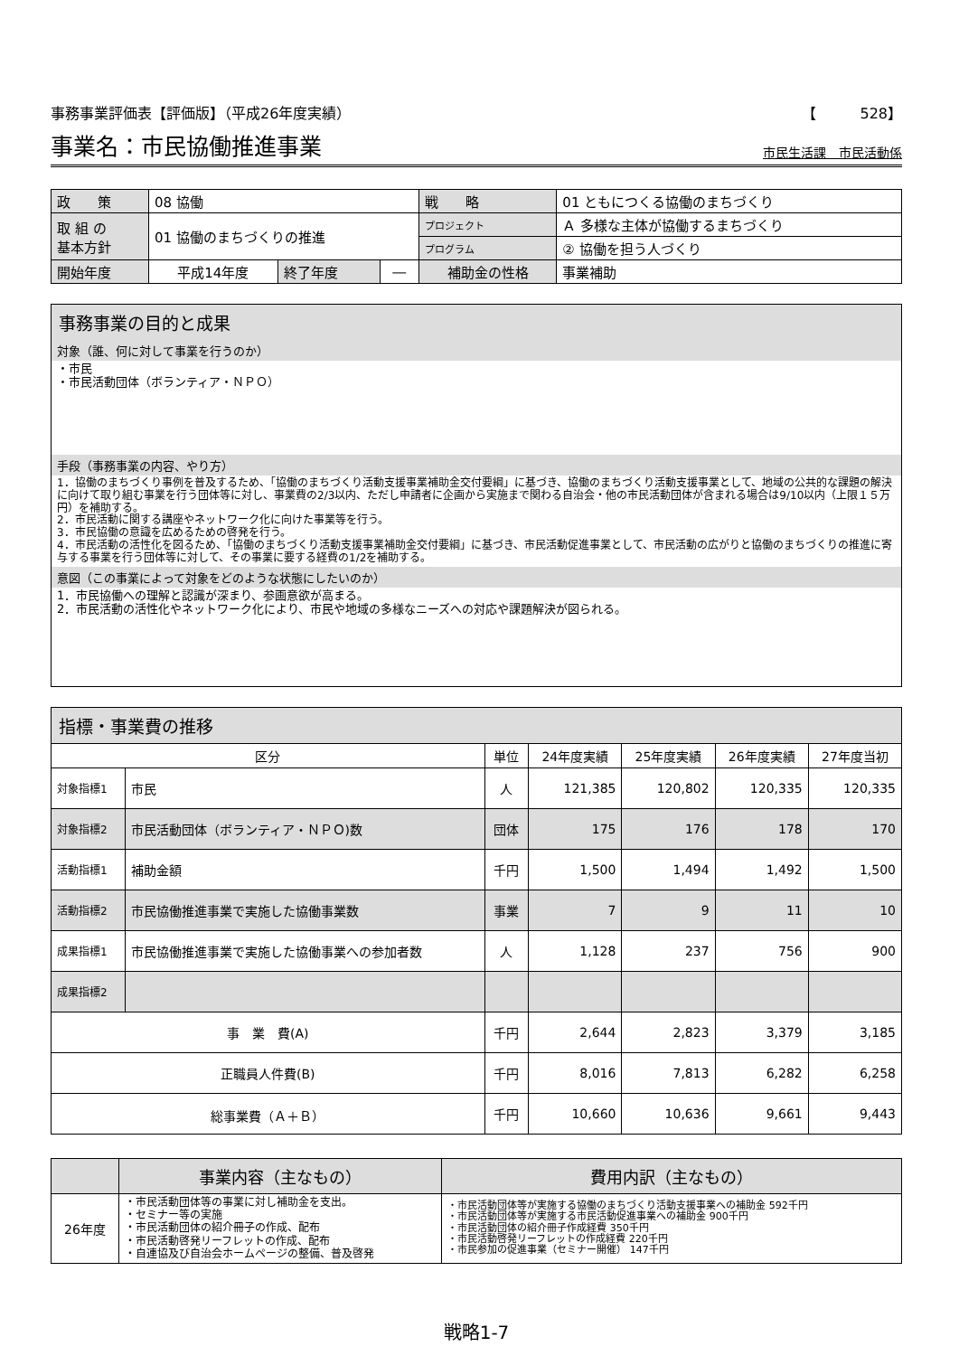事務事業評価表【評価版】（平成26年度実績） 【　　　528】
事業名：市民協働推進事業
市民生活課　市民活動係
| 政 策 | 08 協働 | | | 戦 略 | 01 ともにつくる協働のまちづくり | |
| 取 組 の 基本方針 | 01 協働のまちづくりの推進 | | | プロジェクト | Ａ 多様な主体が協働するまちづくり | |
| | | | | プログラム | ② 協働を担う人づくり | |
| 開始年度 | 平成14年度 | 終了年度 | ― | 補助金の性格 | | 事業補助 |
事務事業の目的と成果
対象（誰、何に対して事業を行うのか）
・市民
・市民活動団体（ボランティア・ＮＰＯ）
手段（事務事業の内容、やり方）
1．協働のまちづくり事例を普及するため、「協働のまちづくり活動支援事業補助金交付要綱」に基づき、協働のまちづくり活動支援事業として、地域の公共的な課題の解決に向けて取り組む事業を行う団体等に対し、事業費の2/3以内、ただし申請者に企画から実施まで関わる自治会・他の市民活動団体が含まれる場合は9/10以内（上限１５万円）を補助する。
2．市民活動に関する講座やネットワーク化に向けた事業等を行う。
3．市民協働の意識を広めるための啓発を行う。
4．市民活動の活性化を図るため、「協働のまちづくり活動支援事業補助金交付要綱」に基づき、市民活動促進事業として、市民活動の広がりと協働のまちづくりの推進に寄与する事業を行う団体等に対して、その事業に要する経費の1/2を補助する。
意図（この事業によって対象をどのような状態にしたいのか）
1．市民協働への理解と認識が深まり、参画意欲が高まる。
2．市民活動の活性化やネットワーク化により、市民や地域の多様なニーズへの対応や課題解決が図られる。
| 指標・事業費の推移 | | | | | | |
| 区分 | | 単位 | 24年度実績 | 25年度実績 | 26年度実績 | 27年度当初 |
| 対象指標1 | 市民 | 人 | 121,385 | 120,802 | 120,335 | 120,335 |
| 対象指標2 | 市民活動団体（ボランティア・ＮＰＯ)数 | 団体 | 175 | 176 | 178 | 170 |
| 活動指標1 | 補助金額 | 千円 | 1,500 | 1,494 | 1,492 | 1,500 |
| 活動指標2 | 市民協働推進事業で実施した協働事業数 | 事業 | 7 | 9 | 11 | 10 |
| 成果指標1 | 市民協働推進事業で実施した協働事業への参加者数 | 人 | 1,128 | 237 | 756 | 900 |
| 成果指標2 | | | | | | |
| 事 業 費(A) | | 千円 | 2,644 | 2,823 | 3,379 | 3,185 |
| 正職員人件費(B) | | 千円 | 8,016 | 7,813 | 6,282 | 6,258 |
| 総事業費（Ａ＋Ｂ） | | 千円 | 10,660 | 10,636 | 9,661 | 9,443 |
| | 事業内容（主なもの） | 費用内訳（主なもの） |
| --- | --- | --- |
| 26年度 | ・市民活動団体等の事業に対し補助金を支出。 ・セミナー等の実施 ・市民活動団体の紹介冊子の作成、配布 ・市民活動啓発リーフレットの作成、配布 ・自連協及び自治会ホームページの整備、普及啓発 | ・市民活動団体等が実施する協働のまちづくり活動支援事業への補助金 592千円 ・市民活動団体等が実施する市民活動促進事業への補助金 900千円 ・市民活動団体の紹介冊子作成経費 350千円 ・市民活動啓発リーフレットの作成経費 220千円 ・市民参加の促進事業（セミナー開催） 147千円 |
戦略1-7